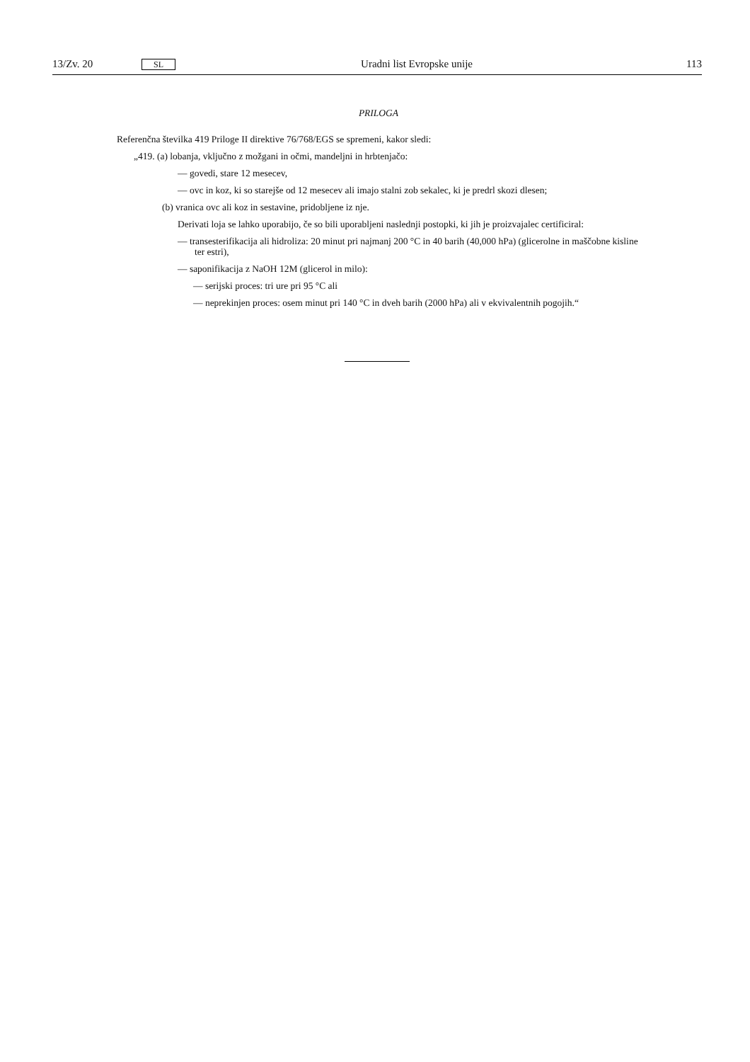13/Zv. 20 SL Uradni list Evropske unije 113
PRILOGA
Referenčna številka 419 Priloge II direktive 76/768/EGS se spremeni, kakor sledi:
„419. (a) lobanja, vključno z možgani in očmi, mandeljni in hrbtenjačo:
— govedi, stare 12 mesecev,
— ovc in koz, ki so starejše od 12 mesecev ali imajo stalni zob sekalec, ki je predrl skozi dlesen;
(b) vranica ovc ali koz in sestavine, pridobljene iz nje.
Derivati loja se lahko uporabijo, če so bili uporabljeni naslednji postopki, ki jih je proizvajalec certificiral:
— transesterifikacija ali hidroliza: 20 minut pri najmanj 200 °C in 40 barih (40,000 hPa) (glicerolne in maščobne kisline ter estri),
— saponifikacija z NaOH 12M (glicerol in milo):
— serijski proces: tri ure pri 95 °C ali
— neprekinjen proces: osem minut pri 140 °C in dveh barih (2000 hPa) ali v ekvivalentnih pogojih.“